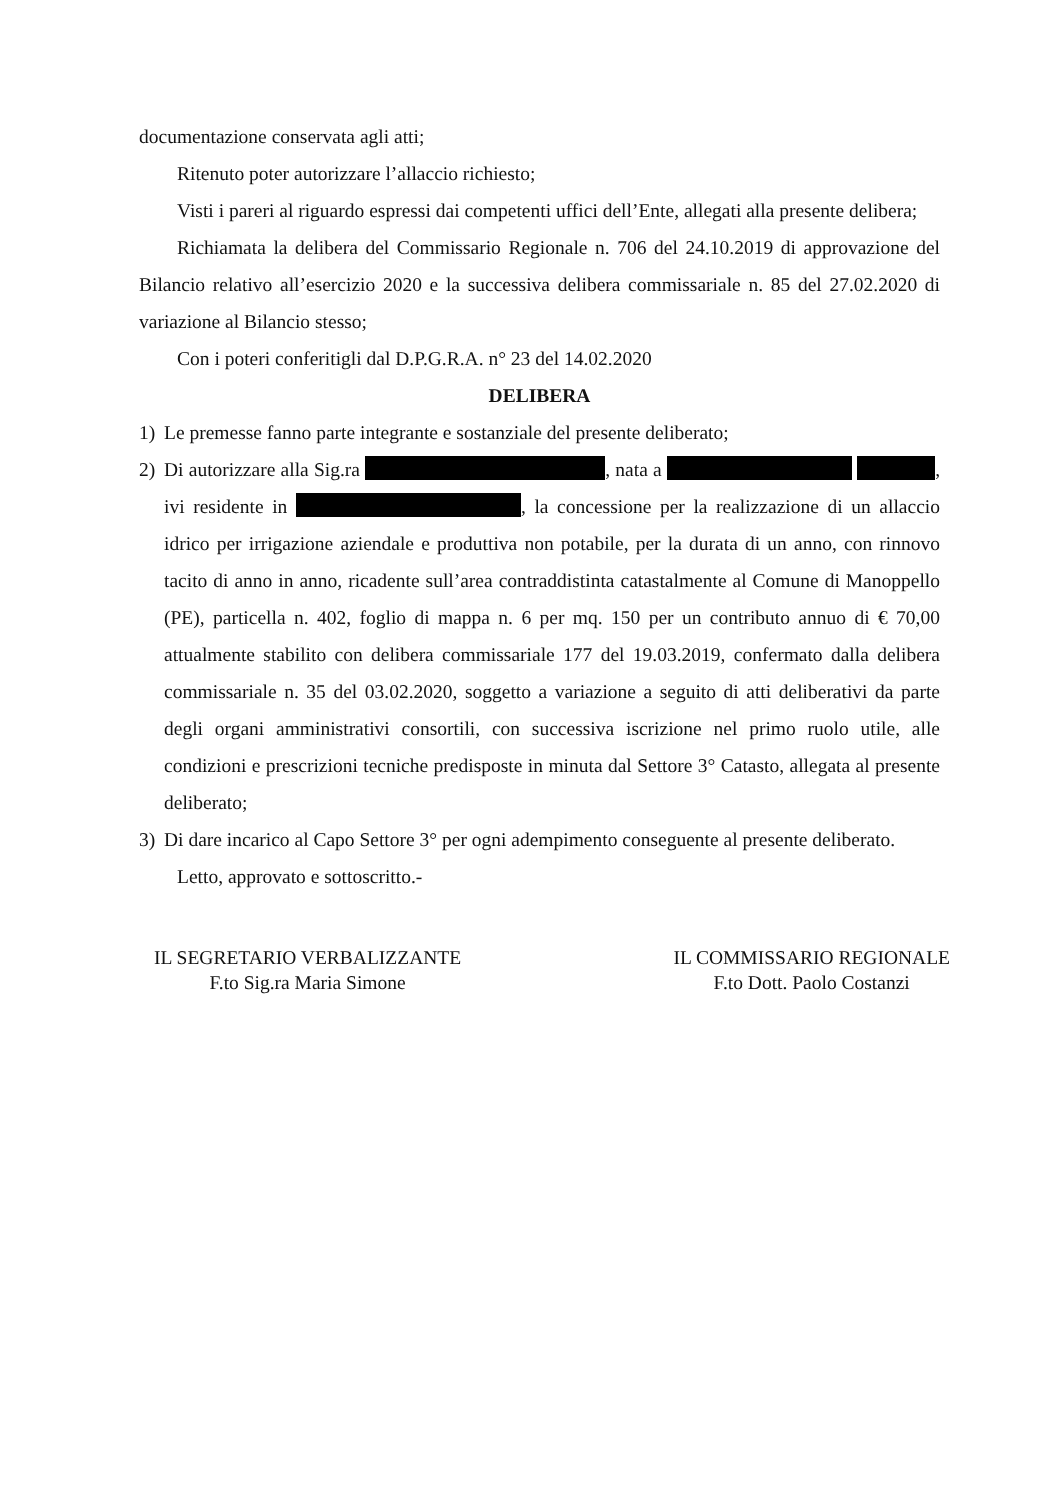documentazione conservata agli atti;
Ritenuto poter autorizzare l’allaccio richiesto;
Visti i pareri al riguardo espressi dai competenti uffici dell’Ente, allegati alla presente delibera;
Richiamata la delibera del Commissario Regionale n. 706 del 24.10.2019 di approvazione del Bilancio relativo all’esercizio 2020 e la successiva delibera commissariale n. 85 del 27.02.2020 di variazione al Bilancio stesso;
Con i poteri conferitigli dal D.P.G.R.A. n° 23 del 14.02.2020
DELIBERA
1) Le premesse fanno parte integrante e sostanziale del presente deliberato;
2) Di autorizzare alla Sig.ra , nata a , ivi residente in , la concessione per la realizzazione di un allaccio idrico per irrigazione aziendale e produttiva non potabile, per la durata di un anno, con rinnovo tacito di anno in anno, ricadente sull’area contraddistinta catastalmente al Comune di Manoppello (PE), particella n. 402, foglio di mappa n. 6 per mq. 150 per un contributo annuo di € 70,00 attualmente stabilito con delibera commissariale 177 del 19.03.2019, confermato dalla delibera commissariale n. 35 del 03.02.2020, soggetto a variazione a seguito di atti deliberativi da parte degli organi amministrativi consortili, con successiva iscrizione nel primo ruolo utile, alle condizioni e prescrizioni tecniche predisposte in minuta dal Settore 3° Catasto, allegata al presente deliberato;
3) Di dare incarico al Capo Settore 3° per ogni adempimento conseguente al presente deliberato.
Letto, approvato e sottoscritto.-
IL SEGRETARIO VERBALIZZANTE
F.to Sig.ra Maria Simone
IL COMMISSARIO REGIONALE
F.to Dott. Paolo Costanzi